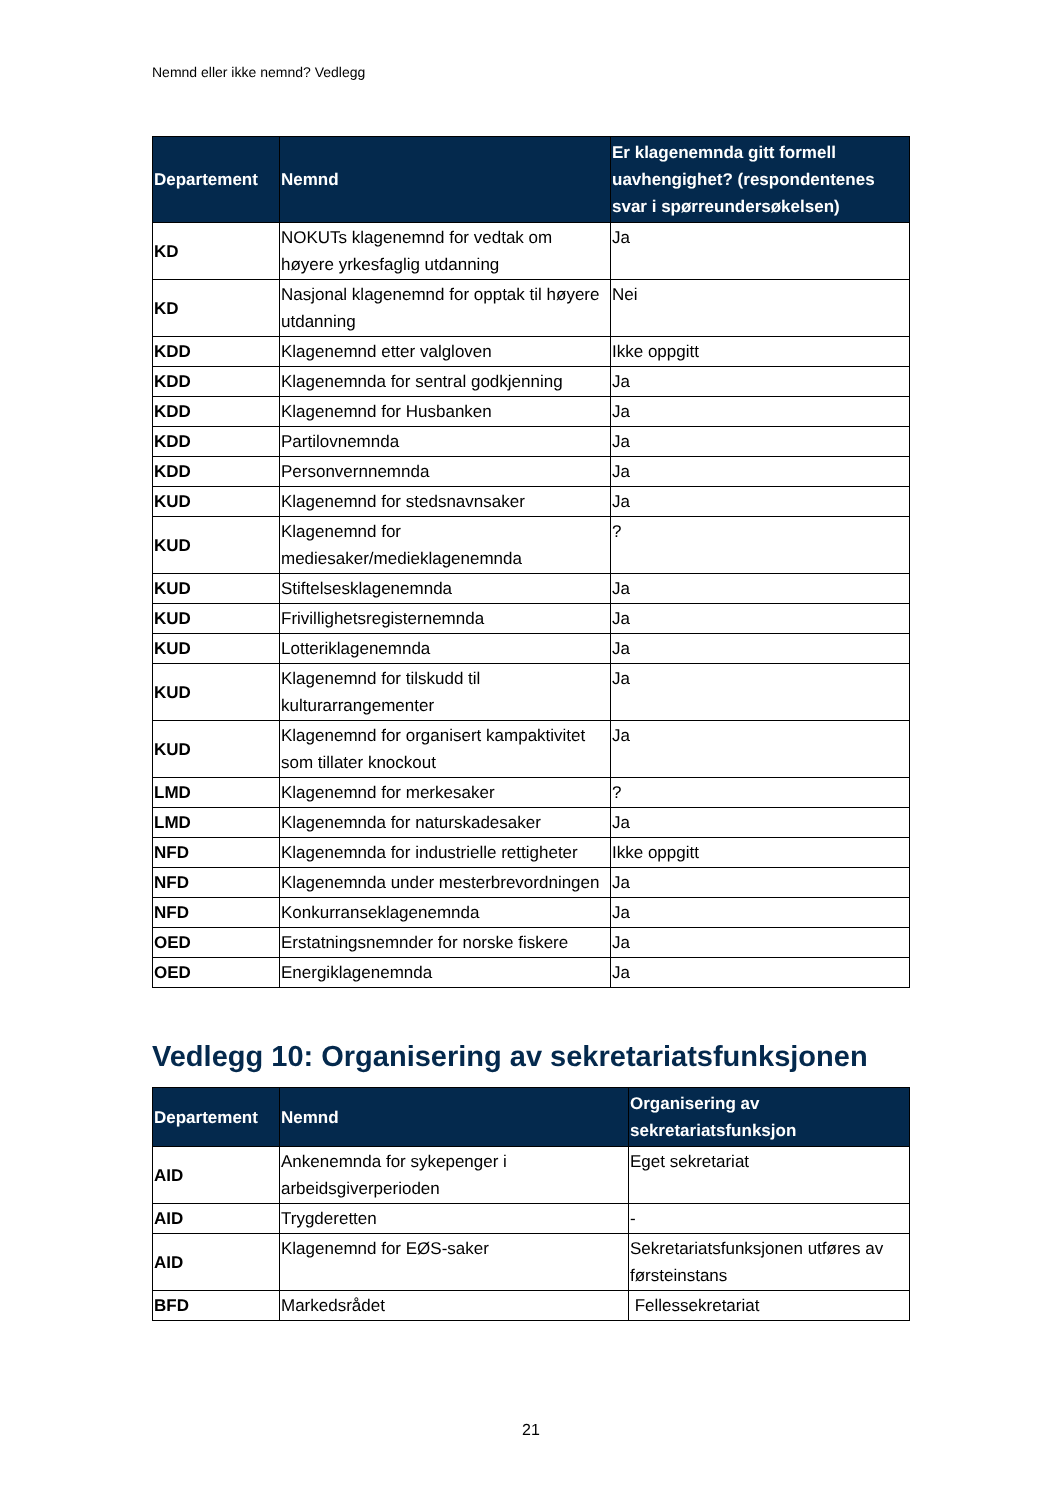Nemnd eller ikke nemnd? Vedlegg
| Departement | Nemnd | Er klagenemnda gitt formell uavhengighet? (respondentenes svar i spørreundersøkelsen) |
| --- | --- | --- |
| KD | NOKUTs klagenemnd for vedtak om høyere yrkesfaglig utdanning | Ja |
| KD | Nasjonal klagenemnd for opptak til høyere utdanning | Nei |
| KDD | Klagenemnd etter valgloven | Ikke oppgitt |
| KDD | Klagenemnda for sentral godkjenning | Ja |
| KDD | Klagenemnd for Husbanken | Ja |
| KDD | Partilovnemnda | Ja |
| KDD | Personvernnemnda | Ja |
| KUD | Klagenemnd for stedsnavnsaker | Ja |
| KUD | Klagenemnd for mediesaker/medieklagenemnda | ? |
| KUD | Stiftelsesklagenemnda | Ja |
| KUD | Frivillighetsregisternemnda | Ja |
| KUD | Lotteriklagenemnda | Ja |
| KUD | Klagenemnd for tilskudd til kulturarrangementer | Ja |
| KUD | Klagenemnd for organisert kampaktivitet som tillater knockout | Ja |
| LMD | Klagenemnd for merkesaker | ? |
| LMD | Klagenemnda for naturskadesaker | Ja |
| NFD | Klagenemnda for industrielle rettigheter | Ikke oppgitt |
| NFD | Klagenemnda under mesterbrevordningen | Ja |
| NFD | Konkurranseklagenemnda | Ja |
| OED | Erstatningsnemnder for norske fiskere | Ja |
| OED | Energiklagenemnda | Ja |
Vedlegg 10: Organisering av sekretariatsfunksjonen
| Departement | Nemnd | Organisering av sekretariatsfunksjon |
| --- | --- | --- |
| AID | Ankenemnda for sykepenger i arbeidsgiverperioden | Eget sekretariat |
| AID | Trygderetten | - |
| AID | Klagenemnd for EØS-saker | Sekretariatsfunksjonen utføres av førsteinstans |
| BFD | Markedsrådet | Fellessekretariat |
21